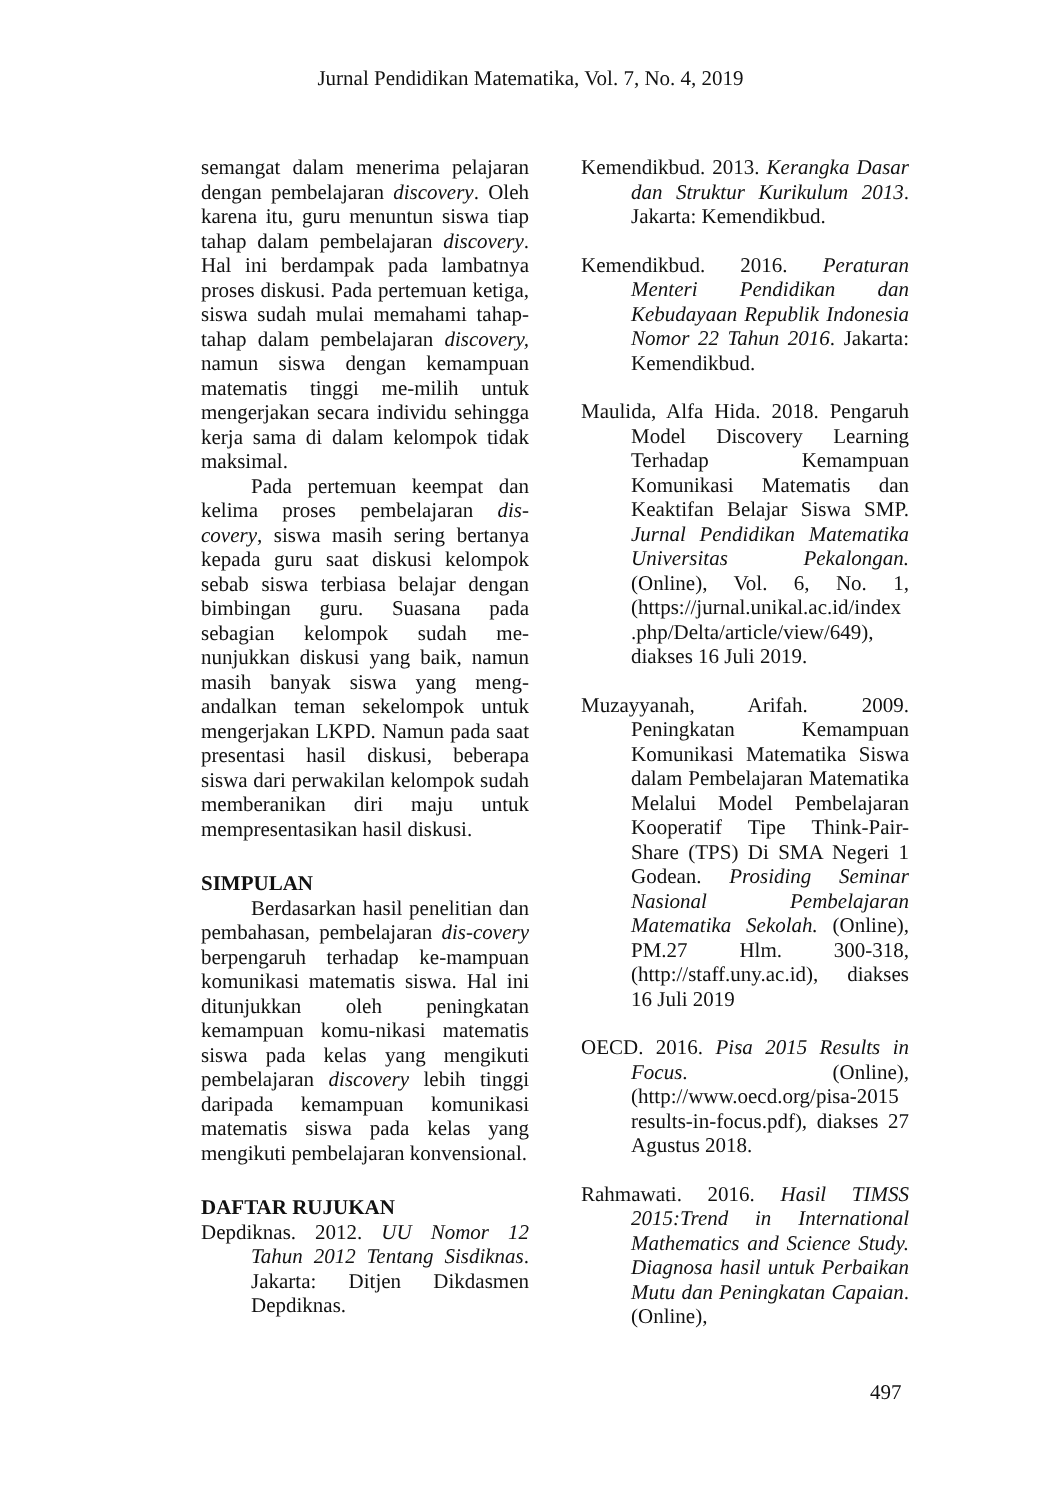Jurnal Pendidikan Matematika, Vol. 7, No. 4, 2019
semangat dalam menerima pelajaran dengan pembelajaran discovery. Oleh karena itu, guru menuntun siswa tiap tahap dalam pembelajaran discovery. Hal ini berdampak pada lambatnya proses diskusi. Pada pertemuan ketiga, siswa sudah mulai memahami tahap-tahap dalam pembelajaran discovery, namun siswa dengan kemampuan matematis tinggi me-milih untuk mengerjakan secara individu sehingga kerja sama di dalam kelompok tidak maksimal.
Pada pertemuan keempat dan kelima proses pembelajaran dis-covery, siswa masih sering bertanya kepada guru saat diskusi kelompok sebab siswa terbiasa belajar dengan bimbingan guru. Suasana pada sebagian kelompok sudah me-nunjukkan diskusi yang baik, namun masih banyak siswa yang meng-andalkan teman sekelompok untuk mengerjakan LKPD. Namun pada saat presentasi hasil diskusi, beberapa siswa dari perwakilan kelompok sudah memberanikan diri maju untuk mempresentasikan hasil diskusi.
SIMPULAN
Berdasarkan hasil penelitian dan pembahasan, pembelajaran dis-covery berpengaruh terhadap ke-mampuan komunikasi matematis siswa. Hal ini ditunjukkan oleh peningkatan kemampuan komu-nikasi matematis siswa pada kelas yang mengikuti pembelajaran discovery lebih tinggi daripada kemampuan komunikasi matematis siswa pada kelas yang mengikuti pembelajaran konvensional.
DAFTAR RUJUKAN
Depdiknas. 2012. UU Nomor 12 Tahun 2012 Tentang Sisdiknas. Jakarta: Ditjen Dikdasmen Depdiknas.
Kemendikbud. 2013. Kerangka Dasar dan Struktur Kurikulum 2013. Jakarta: Kemendikbud.
Kemendikbud. 2016. Peraturan Menteri Pendidikan dan Kebudayaan Republik Indonesia Nomor 22 Tahun 2016. Jakarta: Kemendikbud.
Maulida, Alfa Hida. 2018. Pengaruh Model Discovery Learning Terhadap Kemampuan Komunikasi Matematis dan Keaktifan Belajar Siswa SMP. Jurnal Pendidikan Matematika Universitas Pekalongan. (Online), Vol. 6, No. 1, (https://jurnal.unikal.ac.id/index .php/Delta/article/view/649), diakses 16 Juli 2019.
Muzayyanah, Arifah. 2009. Peningkatan Kemampuan Komunikasi Matematika Siswa dalam Pembelajaran Matematika Melalui Model Pembelajaran Kooperatif Tipe Think-Pair-Share (TPS) Di SMA Negeri 1 Godean. Prosiding Seminar Nasional Pembelajaran Matematika Sekolah. (Online), PM.27 Hlm. 300-318, (http://staff.uny.ac.id), diakses 16 Juli 2019
OECD. 2016. Pisa 2015 Results in Focus. (Online), (http://www.oecd.org/pisa-2015 results-in-focus.pdf), diakses 27 Agustus 2018.
Rahmawati. 2016. Hasil TIMSS 2015:Trend in International Mathematics and Science Study. Diagnosa hasil untuk Perbaikan Mutu dan Peningkatan Capaian. (Online),
497